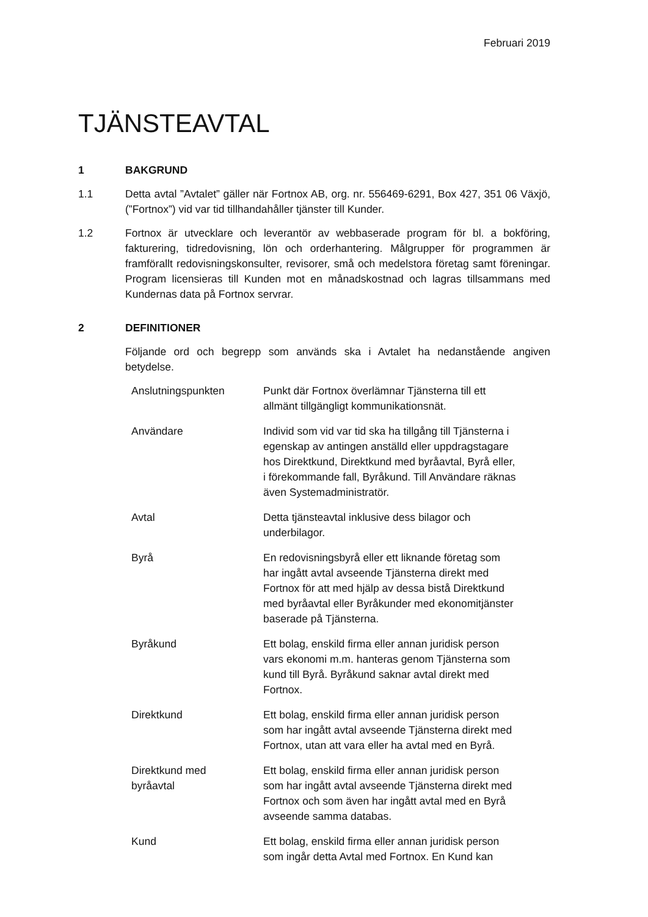Februari 2019
TJÄNSTEAVTAL
1 BAKGRUND
1.1 Detta avtal ”Avtalet” gäller när Fortnox AB, org. nr. 556469-6291, Box 427, 351 06 Växjö, (”Fortnox”) vid var tid tillhandahåller tjänster till Kunder.
1.2 Fortnox är utvecklare och leverantör av webbaserade program för bl. a bokföring, fakturering, tidredovisning, lön och orderhantering. Målgrupper för programmen är framförallt redovisningskonsulter, revisorer, små och medelstora företag samt föreningar. Program licensieras till Kunden mot en månadskostnad och lagras tillsammans med Kundernas data på Fortnox servrar.
2 DEFINITIONER
Följande ord och begrepp som används ska i Avtalet ha nedanstående angiven betydelse.
| Anslutningspunkten | Punkt där Fortnox överlämnar Tjänsterna till ett allmänt tillgängligt kommunikationsnät. |
| Användare | Individ som vid var tid ska ha tillgång till Tjänsterna i egenskap av antingen anställd eller uppdragstagare hos Direktkund, Direktkund med byråavtal, Byrå eller, i förekommande fall, Byråkund. Till Användare räknas även Systemadministratör. |
| Avtal | Detta tjänsteavtal inklusive dess bilagor och underbilagor. |
| Byrå | En redovisningsbyrå eller ett liknande företag som har ingått avtal avseende Tjänsterna direkt med Fortnox för att med hjälp av dessa bistå Direktkund med byråavtal eller Byråkunder med ekonomitjänster baserade på Tjänsterna. |
| Byråkund | Ett bolag, enskild firma eller annan juridisk person vars ekonomi m.m. hanteras genom Tjänsterna som kund till Byrå. Byråkund saknar avtal direkt med Fortnox. |
| Direktkund | Ett bolag, enskild firma eller annan juridisk person som har ingått avtal avseende Tjänsterna direkt med Fortnox, utan att vara eller ha avtal med en Byrå. |
| Direktkund med byråavtal | Ett bolag, enskild firma eller annan juridisk person som har ingått avtal avseende Tjänsterna direkt med Fortnox och som även har ingått avtal med en Byrå avseende samma databas. |
| Kund | Ett bolag, enskild firma eller annan juridisk person som ingår detta Avtal med Fortnox. En Kund kan |